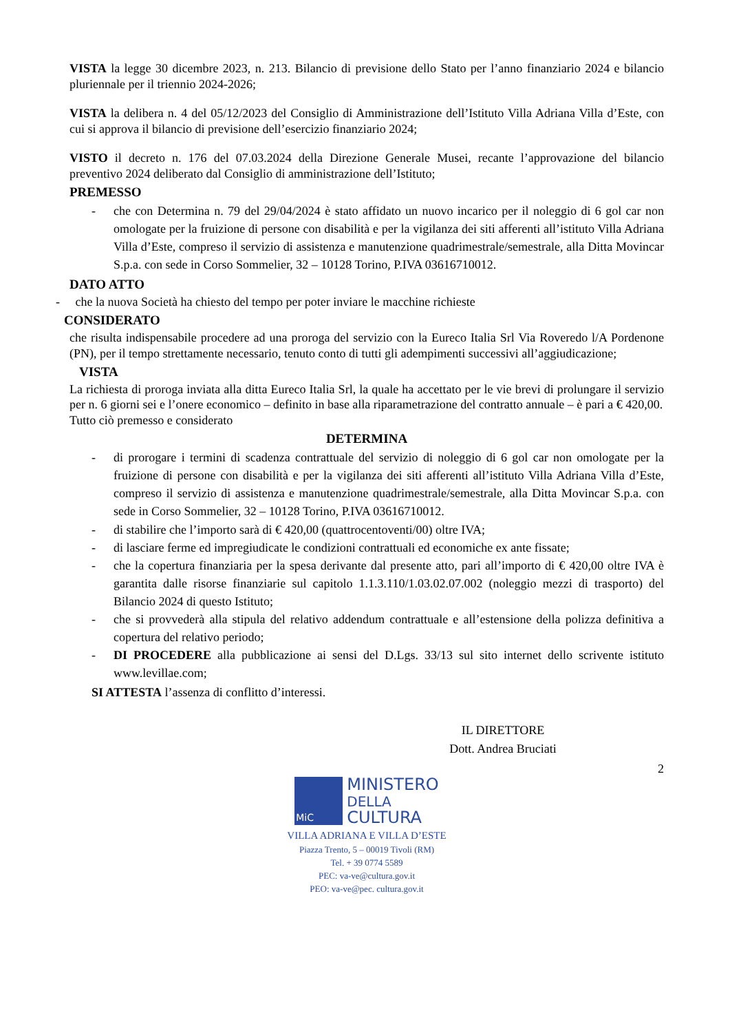VISTA la legge 30 dicembre 2023, n. 213. Bilancio di previsione dello Stato per l’anno finanziario 2024 e bilancio pluriennale per il triennio 2024-2026;
VISTA la delibera n. 4 del 05/12/2023 del Consiglio di Amministrazione dell’Istituto Villa Adriana Villa d’Este, con cui si approva il bilancio di previsione dell’esercizio finanziario 2024;
VISTO il decreto n. 176 del 07.03.2024 della Direzione Generale Musei, recante l’approvazione del bilancio preventivo 2024 deliberato dal Consiglio di amministrazione dell’Istituto;
PREMESSO
- che con Determina n. 79 del 29/04/2024 è stato affidato un nuovo incarico per il noleggio di 6 gol car non omologate per la fruizione di persone con disabilità e per la vigilanza dei siti afferenti all’istituto Villa Adriana Villa d’Este, compreso il servizio di assistenza e manutenzione quadrimestrale/semestrale, alla Ditta Movincar S.p.a. con sede in Corso Sommelier, 32 – 10128 Torino, P.IVA 03616710012.
DATO ATTO
- che la nuova Società ha chiesto del tempo per poter inviare le macchine richieste
CONSIDERATO
che risulta indispensabile procedere ad una proroga del servizio con la Eureco Italia Srl Via Roveredo l/A Pordenone (PN), per il tempo strettamente necessario, tenuto conto di tutti gli adempimenti successivi all’aggiudicazione;
VISTA
La richiesta di proroga inviata alla ditta Eureco Italia Srl, la quale ha accettato per le vie brevi di prolungare il servizio per n. 6 giorni sei e l’onere economico – definito in base alla riparametrazione del contratto annuale – è pari a € 420,00.
Tutto ciò premesso e considerato
DETERMINA
- di prorogare i termini di scadenza contrattuale del servizio di noleggio di 6 gol car non omologate per la fruizione di persone con disabilità e per la vigilanza dei siti afferenti all’istituto Villa Adriana Villa d’Este, compreso il servizio di assistenza e manutenzione quadrimestrale/semestrale, alla Ditta Movincar S.p.a. con sede in Corso Sommelier, 32 – 10128 Torino, P.IVA 03616710012.
- di stabilire che l’importo sarà di € 420,00 (quattrocentoventi/00) oltre IVA;
- di lasciare ferme ed impregiudicate le condizioni contrattuali ed economiche ex ante fissate;
- che la copertura finanziaria per la spesa derivante dal presente atto, pari all’importo di € 420,00 oltre IVA è garantita dalle risorse finanziarie sul capitolo 1.1.3.110/1.03.02.07.002 (noleggio mezzi di trasporto) del Bilancio 2024 di questo Istituto;
- che si provvederà alla stipula del relativo addendum contrattuale e all’estensione della polizza definitiva a copertura del relativo periodo;
- DI PROCEDERE alla pubblicazione ai sensi del D.Lgs. 33/13 sul sito internet dello scrivente istituto www.levillae.com;
SI ATTESTA l’assenza di conflitto d’interessi.
IL DIRETTORE
Dott. Andrea Bruciati
2
MiC
MINISTERO
DELLA
CULTURA
VILLA ADRIANA E VILLA D’ESTE
Piazza Trento, 5 – 00019 Tivoli (RM)
Tel. + 39 0774 5589
PEC: va-ve@cultura.gov.it
PEO: va-ve@pec. cultura.gov.it